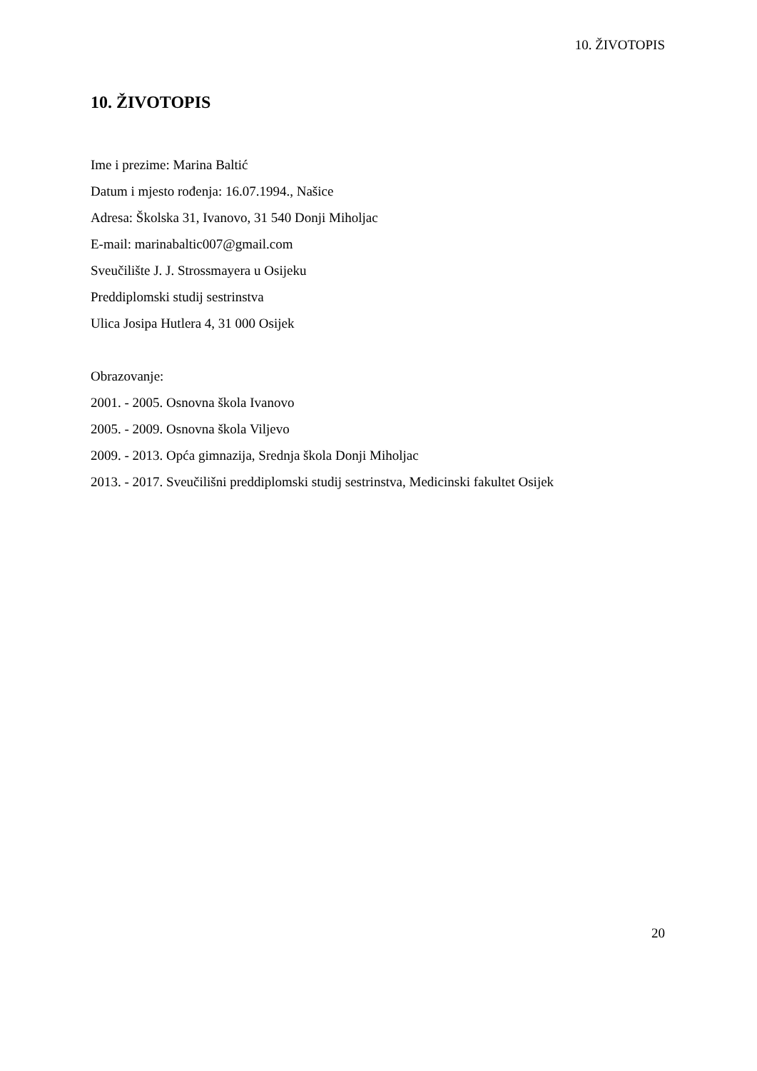10. ŽIVOTOPIS
10. ŽIVOTOPIS
Ime i prezime: Marina Baltić
Datum i mjesto rođenja: 16.07.1994., Našice
Adresa: Školska 31, Ivanovo, 31 540 Donji Miholjac
E-mail: marinabaltic007@gmail.com
Sveučilište J. J. Strossmayera u Osijeku
Preddiplomski studij sestrinstva
Ulica Josipa Hutlera 4, 31 000 Osijek
Obrazovanje:
2001. - 2005. Osnovna škola Ivanovo
2005. - 2009. Osnovna škola Viljevo
2009. - 2013. Opća gimnazija, Srednja škola Donji Miholjac
2013. - 2017. Sveučilišni preddiplomski studij sestrinstva, Medicinski fakultet Osijek
20